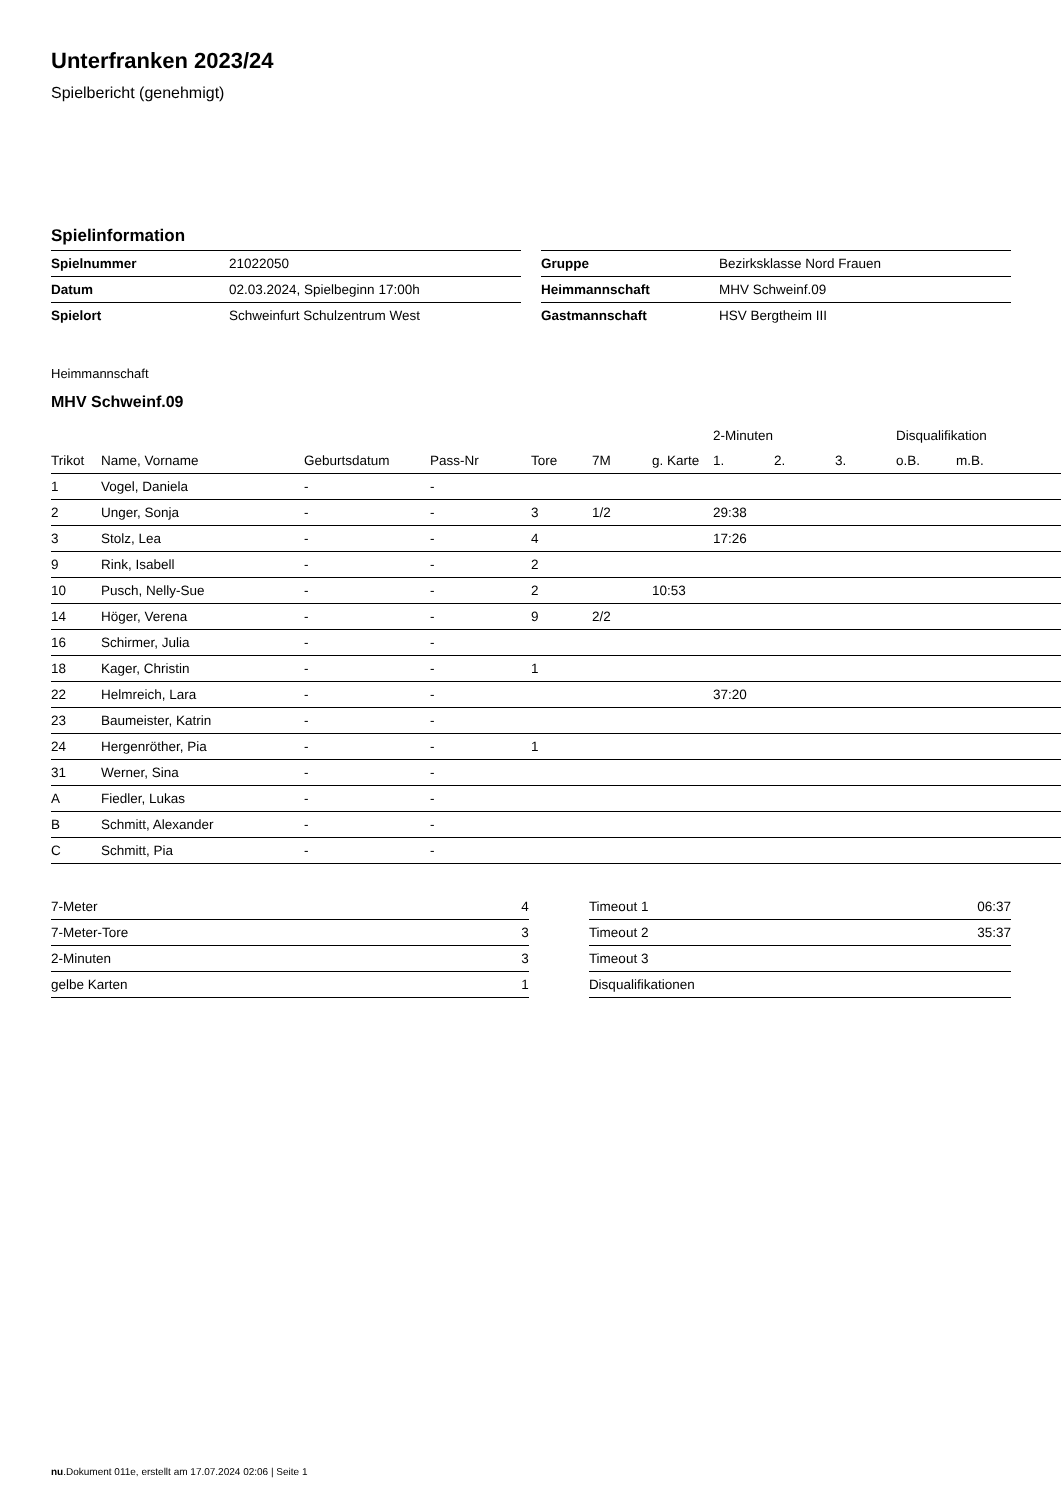Unterfranken 2023/24
Spielbericht (genehmigt)
Spielinformation
| Spielnummer | 21022050 |
| Datum | 02.03.2024, Spielbeginn 17:00h |
| Spielort | Schweinfurt Schulzentrum West |
| Gruppe | Bezirksklasse Nord Frauen |
| Heimmannschaft | MHV Schweinf.09 |
| Gastmannschaft | HSV Bergtheim III |
Heimmannschaft
MHV Schweinf.09
| | | | | | | | 2-Minuten | | | Disqualifikation | |
| --- | --- | --- | --- | --- | --- | --- | --- | --- | --- | --- | --- |
| Trikot | Name, Vorname | Geburtsdatum | Pass-Nr | Tore | 7M | g. Karte | 1. | 2. | 3. | o.B. | m.B. |
| 1 | Vogel, Daniela | - | - | | | | | | | | |
| 2 | Unger, Sonja | - | - | 3 | 1/2 | | 29:38 | | | | |
| 3 | Stolz, Lea | - | - | 4 | | | 17:26 | | | | |
| 9 | Rink, Isabell | - | - | 2 | | | | | | | |
| 10 | Pusch, Nelly-Sue | - | - | 2 | | 10:53 | | | | | |
| 14 | Höger, Verena | - | - | 9 | 2/2 | | | | | | |
| 16 | Schirmer, Julia | - | - | | | | | | | | |
| 18 | Kager, Christin | - | - | 1 | | | | | | | |
| 22 | Helmreich, Lara | - | - | | | | 37:20 | | | | |
| 23 | Baumeister, Katrin | - | - | | | | | | | | |
| 24 | Hergenröther, Pia | - | - | 1 | | | | | | | |
| 31 | Werner, Sina | - | - | | | | | | | | |
| A | Fiedler, Lukas | - | - | | | | | | | | |
| B | Schmitt, Alexander | - | - | | | | | | | | |
| C | Schmitt, Pia | - | - | | | | | | | | |
| 7-Meter | 4 |
| 7-Meter-Tore | 3 |
| 2-Minuten | 3 |
| gelbe Karten | 1 |
| Timeout 1 | 06:37 |
| Timeout 2 | 35:37 |
| Timeout 3 | |
| Disqualifikationen | |
nu.Dokument 011e, erstellt am 17.07.2024 02:06 | Seite 1